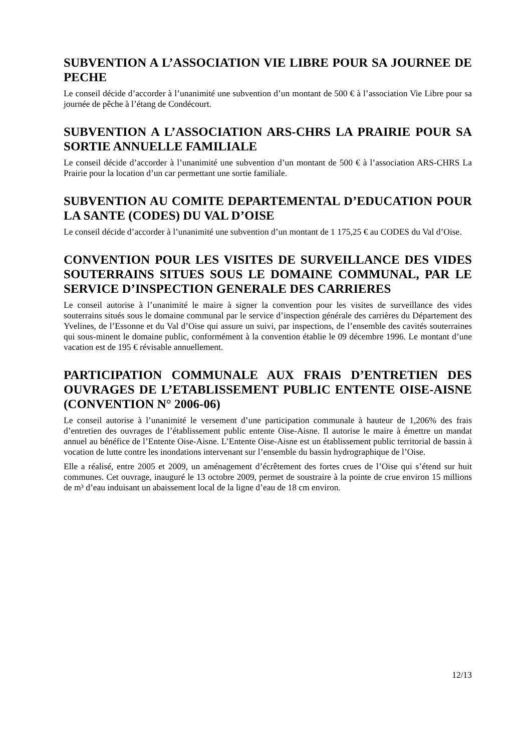SUBVENTION A L’ASSOCIATION VIE LIBRE POUR SA JOURNEE DE PECHE
Le conseil décide d’accorder à l’unanimité une subvention d’un montant de 500 € à l’association Vie Libre pour sa journée de pêche à l’étang de Condécourt.
SUBVENTION A L’ASSOCIATION ARS-CHRS LA PRAIRIE POUR SA SORTIE ANNUELLE FAMILIALE
Le conseil décide d’accorder à l’unanimité une subvention d’un montant de 500 € à l’association ARS-CHRS La Prairie pour la location d’un car permettant une sortie familiale.
SUBVENTION AU COMITE DEPARTEMENTAL D’EDUCATION POUR LA SANTE (CODES) DU VAL D’OISE
Le conseil décide d’accorder à l’unanimité une subvention d’un montant de 1 175,25 € au CODES du Val d’Oise.
CONVENTION POUR LES VISITES DE SURVEILLANCE DES VIDES SOUTERRAINS SITUES SOUS LE DOMAINE COMMUNAL, PAR LE SERVICE D’INSPECTION GENERALE DES CARRIERES
Le conseil autorise à l’unanimité le maire à signer la convention pour les visites de surveillance des vides souterrains situés sous le domaine communal par le service d’inspection générale des carrières du Département des Yvelines, de l’Essonne et du Val d’Oise qui assure un suivi, par inspections, de l’ensemble des cavités souterraines qui sous-minent le domaine public, conformément à la convention établie le 09 décembre 1996. Le montant d’une vacation est de 195 € révisable annuellement.
PARTICIPATION COMMUNALE AUX FRAIS D’ENTRETIEN DES OUVRAGES DE L’ETABLISSEMENT PUBLIC ENTENTE OISE-AISNE (CONVENTION N° 2006-06)
Le conseil autorise à l’unanimité le versement d’une participation communale à hauteur de 1,206% des frais d’entretien des ouvrages de l’établissement public entente Oise-Aisne. Il autorise le maire à émettre un mandat annuel au bénéfice de l’Entente Oise-Aisne. L’Entente Oise-Aisne est un établissement public territorial de bassin à vocation de lutte contre les inondations intervenant sur l’ensemble du bassin hydrographique de l’Oise.
Elle a réalisé, entre 2005 et 2009, un aménagement d’écrêtement des fortes crues de l’Oise qui s’étend sur huit communes. Cet ouvrage, inauguré le 13 octobre 2009, permet de soustraire à la pointe de crue environ 15 millions de m³ d’eau induisant un abaissement local de la ligne d’eau de 18 cm environ.
12/13